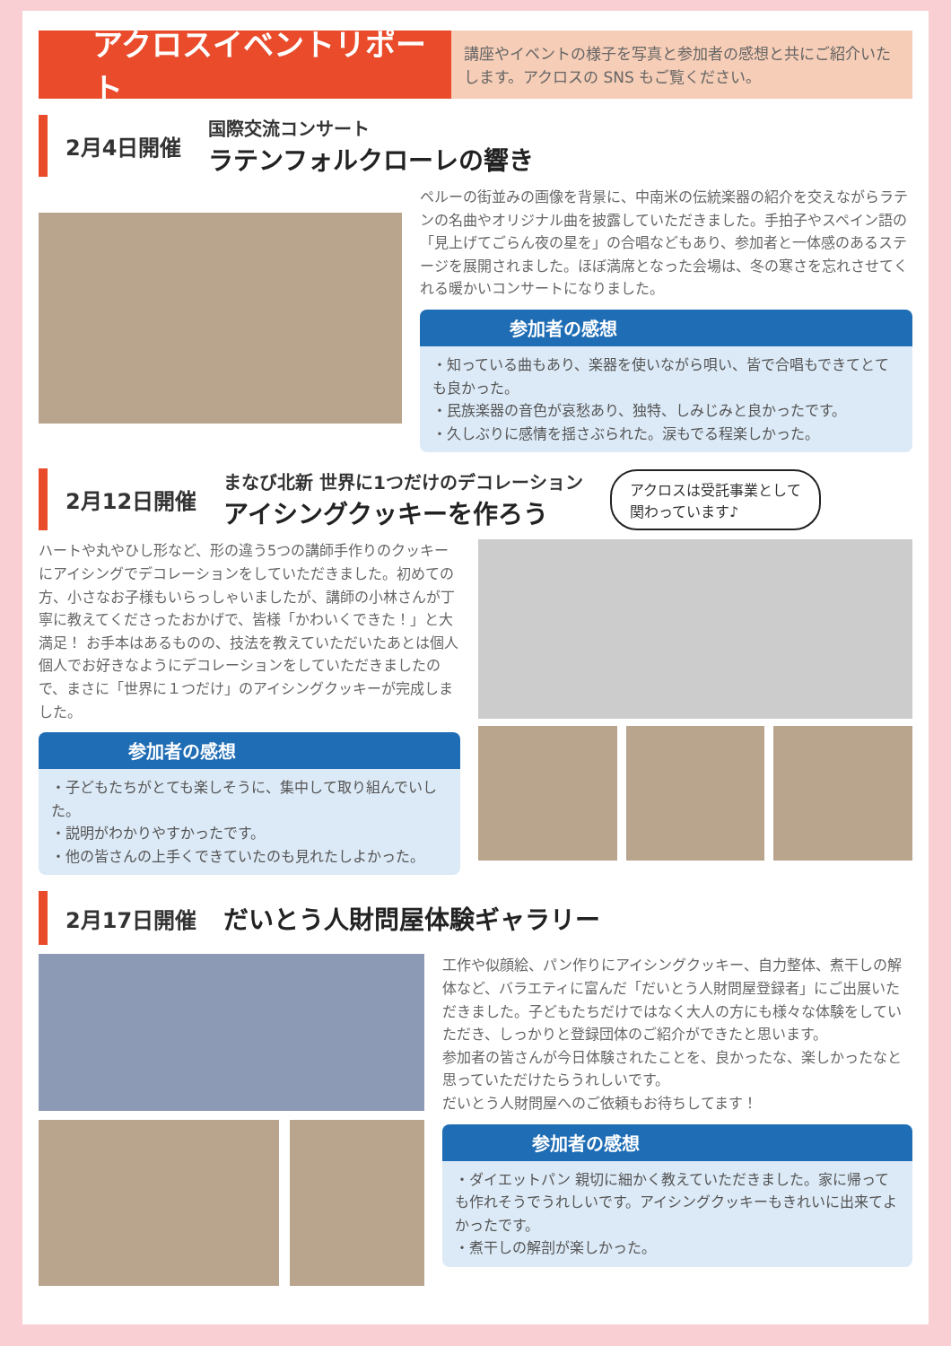アクロスイベントリポート
講座やイベントの様子を写真と参加者の感想と共にご紹介いたします。アクロスの SNS もご覧ください。
2月4日開催
国際交流コンサート
ラテンフォルクローレの響き
ペルーの街並みの画像を背景に、中南米の伝統楽器の紹介を交えながらラテンの名曲やオリジナル曲を披露していただきました。手拍子やスペイン語の「見上げてごらん夜の星を」の合唱などもあり、参加者と一体感のあるステージを展開されました。ほぼ満席となった会場は、冬の寒さを忘れさせてくれる暖かいコンサートになりました。
参加者の感想
・知っている曲もあり、楽器を使いながら唄い、皆で合唱もできてとても良かった。
・民族楽器の音色が哀愁あり、独特、しみじみと良かったです。
・久しぶりに感情を揺さぶられた。涙もでる程楽しかった。
2月12日開催
まなび北新 世界に1つだけのデコレーション
アイシングクッキーを作ろう
アクロスは受託事業として
関わっています♪
ハートや丸やひし形など、形の違う5つの講師手作りのクッキーにアイシングでデコレーションをしていただきました。初めての方、小さなお子様もいらっしゃいましたが、講師の小林さんが丁寧に教えてくださったおかげで、皆様「かわいくできた！」と大満足！ お手本はあるものの、技法を教えていただいたあとは個人個人でお好きなようにデコレーションをしていただきましたので、まさに「世界に１つだけ」のアイシングクッキーが完成しました。
参加者の感想
・子どもたちがとても楽しそうに、集中して取り組んでいした。
・説明がわかりやすかったです。
・他の皆さんの上手くできていたのも見れたしよかった。
2月17日開催
だいとう人財問屋体験ギャラリー
工作や似顔絵、パン作りにアイシングクッキー、自力整体、煮干しの解体など、バラエティに富んだ「だいとう人財問屋登録者」にご出展いただきました。子どもたちだけではなく大人の方にも様々な体験をしていただき、しっかりと登録団体のご紹介ができたと思います。
参加者の皆さんが今日体験されたことを、良かったな、楽しかったなと思っていただけたらうれしいです。
だいとう人財問屋へのご依頼もお待ちしてます！
参加者の感想
・ダイエットパン 親切に細かく教えていただきました。家に帰っても作れそうでうれしいです。アイシングクッキーもきれいに出来てよかったです。
・煮干しの解剖が楽しかった。